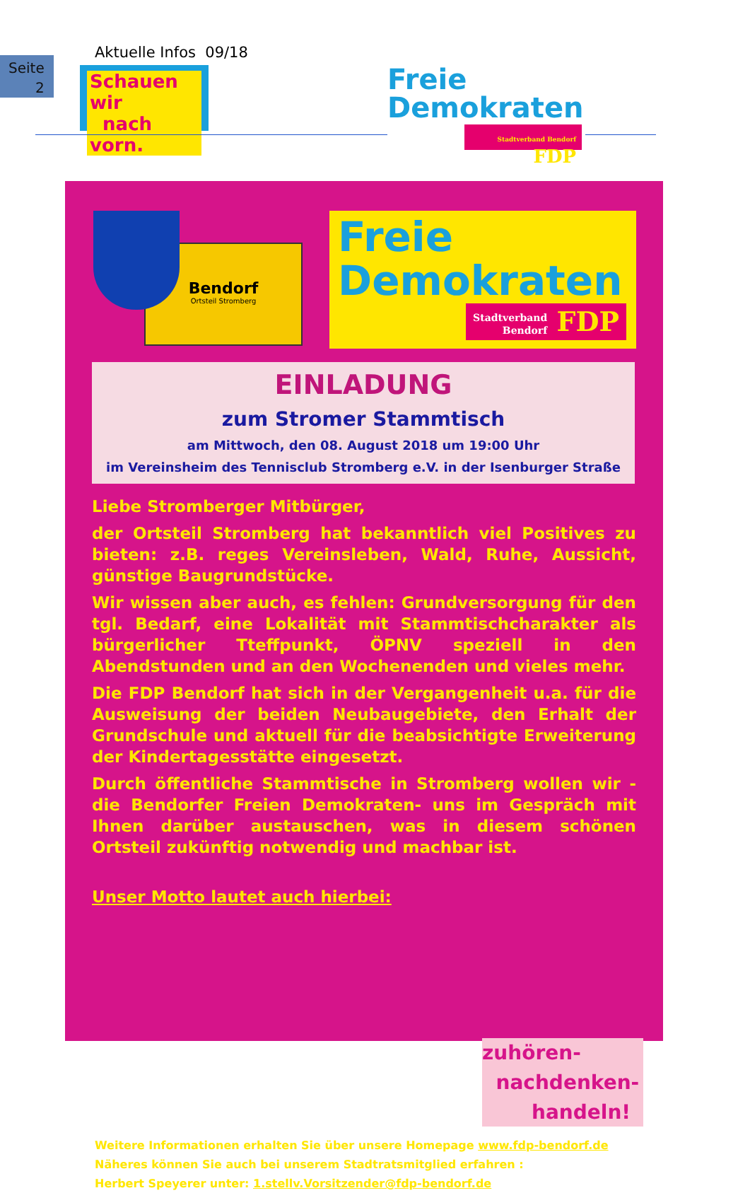Seite
2
Aktuelle Infos 09/18
Schauen wir
nach vorn.
Freie
Demokraten
Stadtverband Bendorf FDP
Bendorf
Ortsteil Stromberg
Freie
Demokraten
Stadtverband
Bendorf FDP
EINLADUNG
zum Stromer Stammtisch
am Mittwoch, den 08. August 2018 um 19:00 Uhr
im Vereinsheim des Tennisclub Stromberg e.V. in der Isenburger Straße
Liebe Stromberger Mitbürger,
der Ortsteil Stromberg hat bekanntlich viel Positives zu bieten: z.B. reges Vereinsleben, Wald, Ruhe, Aussicht, günstige Baugrundstücke.
Wir wissen aber auch, es fehlen: Grundversorgung für den tgl. Bedarf, eine Lokalität mit Stammtischcharakter als bürgerlicher Tteffpunkt, ÖPNV speziell in den Abendstunden und an den Wochenenden und vieles mehr.
Die FDP Bendorf hat sich in der Vergangenheit u.a. für die Ausweisung der beiden Neubaugebiete, den Erhalt der Grundschule und aktuell für die beabsichtigte Erweiterung der Kindertagesstätte eingesetzt.
Durch öffentliche Stammtische in Stromberg wollen wir - die Bendorfer Freien Demokraten- uns im Gespräch mit Ihnen darüber austauschen, was in diesem schönen Ortsteil zukünftig notwendig und machbar ist.
Unser Motto lautet auch hierbei:
zuhören-
nachdenken-
handeln!
Weitere Informationen erhalten Sie über unsere Homepage www.fdp-bendorf.de
Näheres können Sie auch bei unserem Stadtratsmitglied erfahren :
Herbert Speyerer unter: 1.stellv.Vorsitzender@fdp-bendorf.de